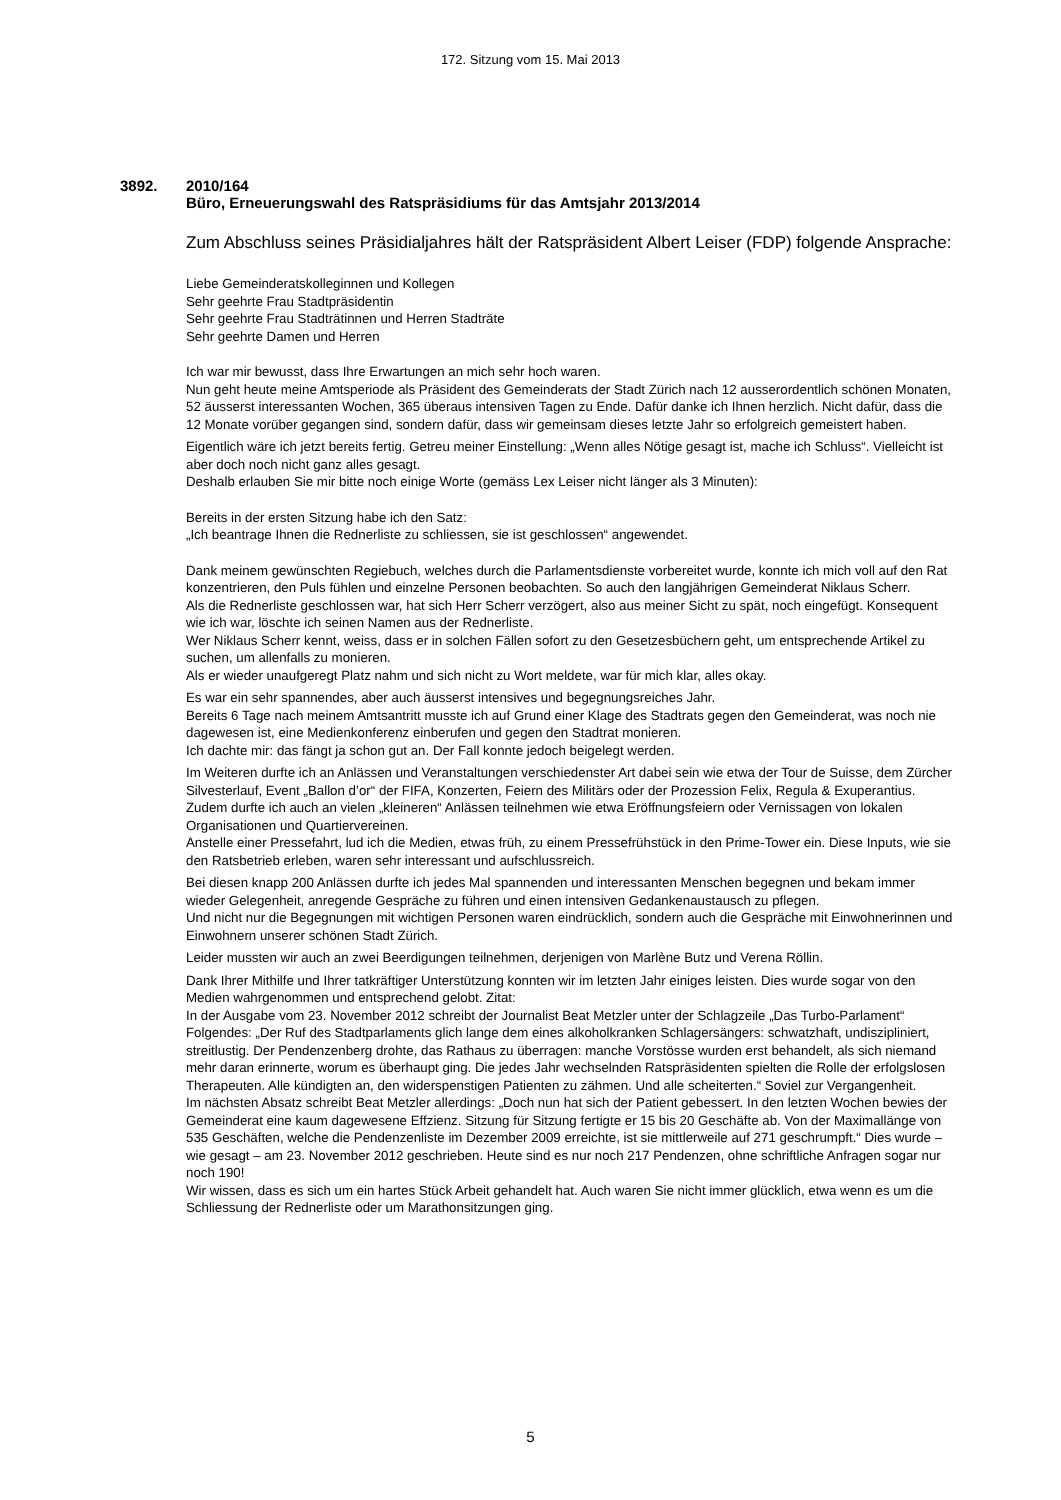172. Sitzung vom 15. Mai 2013
3892. 2010/164
Büro, Erneuerungswahl des Ratspräsidiums für das Amtsjahr 2013/2014
Zum Abschluss seines Präsidialjahres hält der Ratspräsident Albert Leiser (FDP) folgende Ansprache:
Liebe Gemeinderatskolleginnen und Kollegen
Sehr geehrte Frau Stadtpräsidentin
Sehr geehrte Frau Stadträtinnen und Herren Stadträte
Sehr geehrte Damen und Herren
Ich war mir bewusst, dass Ihre Erwartungen an mich sehr hoch waren.
Nun geht heute meine Amtsperiode als Präsident des Gemeinderats der Stadt Zürich nach 12 ausserordentlich schönen Monaten, 52 äusserst interessanten Wochen, 365 überaus intensiven Tagen zu Ende. Dafür danke ich Ihnen herzlich. Nicht dafür, dass die 12 Monate vorüber gegangen sind, sondern dafür, dass wir gemeinsam dieses letzte Jahr so erfolgreich gemeistert haben.
Eigentlich wäre ich jetzt bereits fertig. Getreu meiner Einstellung: „Wenn alles Nötige gesagt ist, mache ich Schluss“. Vielleicht ist aber doch noch nicht ganz alles gesagt.
Deshalb erlauben Sie mir bitte noch einige Worte (gemäss Lex Leiser nicht länger als 3 Minuten):
Bereits in der ersten Sitzung habe ich den Satz:
„Ich beantrage Ihnen die Rednerliste zu schliessen, sie ist geschlossen“ angewendet.
Dank meinem gewünschten Regiebuch, welches durch die Parlamentsdienste vorbereitet wurde, konnte ich mich voll auf den Rat konzentrieren, den Puls fühlen und einzelne Personen beobachten. So auch den langjährigen Gemeinderat Niklaus Scherr.
Als die Rednerliste geschlossen war, hat sich Herr Scherr verzögert, also aus meiner Sicht zu spät, noch eingefügt. Konsequent wie ich war, löschte ich seinen Namen aus der Rednerliste.
Wer Niklaus Scherr kennt, weiss, dass er in solchen Fällen sofort zu den Gesetzesbüchern geht, um entsprechende Artikel zu suchen, um allenfalls zu monieren.
Als er wieder unaufgeregt Platz nahm und sich nicht zu Wort meldete, war für mich klar, alles okay.
Es war ein sehr spannendes, aber auch äusserst intensives und begegnungsreiches Jahr.
Bereits 6 Tage nach meinem Amtsantritt musste ich auf Grund einer Klage des Stadtrats gegen den Gemeinderat, was noch nie dagewesen ist, eine Medienkonferenz einberufen und gegen den Stadtrat monieren.
Ich dachte mir: das fängt ja schon gut an. Der Fall konnte jedoch beigelegt werden.
Im Weiteren durfte ich an Anlässen und Veranstaltungen verschiedenster Art dabei sein wie etwa der Tour de Suisse, dem Zürcher Silvesterlauf, Event „Ballon d’or“ der FIFA, Konzerten, Feiern des Militärs oder der Prozession Felix, Regula & Exuperantius. Zudem durfte ich auch an vielen „kleineren“ Anlässen teilnehmen wie etwa Eröffnungsfeiern oder Vernissagen von lokalen Organisationen und Quartiervereinen.
Anstelle einer Pressefahrt, lud ich die Medien, etwas früh, zu einem Pressefrühstück in den Prime-Tower ein. Diese Inputs, wie sie den Ratsbetrieb erleben, waren sehr interessant und aufschlussreich.
Bei diesen knapp 200 Anlässen durfte ich jedes Mal spannenden und interessanten Menschen begegnen und bekam immer wieder Gelegenheit, anregende Gespräche zu führen und einen intensiven Gedankenaustausch zu pflegen.
Und nicht nur die Begegnungen mit wichtigen Personen waren eindrücklich, sondern auch die Gespräche mit Einwohnerinnen und Einwohnern unserer schönen Stadt Zürich.
Leider mussten wir auch an zwei Beerdigungen teilnehmen, derjenigen von Marlène Butz und Verena Röllin.
Dank Ihrer Mithilfe und Ihrer tatkräftiger Unterstützung konnten wir im letzten Jahr einiges leisten. Dies wurde sogar von den Medien wahrgenommen und entsprechend gelobt. Zitat:
In der Ausgabe vom 23. November 2012 schreibt der Journalist Beat Metzler unter der Schlagzeile „Das Turbo-Parlament“ Folgendes: „Der Ruf des Stadtparlaments glich lange dem eines alkoholkranken Schlagersängers: schwatzhaft, undiszipliniert, streitlustig. Der Pendenzenberg drohte, das Rathaus zu überragen: manche Vorstösse wurden erst behandelt, als sich niemand mehr daran erinnerte, worum es überhaupt ging. Die jedes Jahr wechselnden Ratspräsidenten spielten die Rolle der erfolgslosen Therapeuten. Alle kündigten an, den widerspenstigen Patienten zu zähmen. Und alle scheiterten.“ Soviel zur Vergangenheit.
Im nächsten Absatz schreibt Beat Metzler allerdings: „Doch nun hat sich der Patient gebessert. In den letzten Wochen bewies der Gemeinderat eine kaum dagewesene Effzienz. Sitzung für Sitzung fertigte er 15 bis 20 Geschäfte ab. Von der Maximallänge von 535 Geschäften, welche die Pendenzenliste im Dezember 2009 erreichte, ist sie mittlerweile auf 271 geschrumpft.“ Dies wurde – wie gesagt – am 23. November 2012 geschrieben. Heute sind es nur noch 217 Pendenzen, ohne schriftliche Anfragen sogar nur noch 190!
Wir wissen, dass es sich um ein hartes Stück Arbeit gehandelt hat. Auch waren Sie nicht immer glücklich, etwa wenn es um die Schliessung der Rednerliste oder um Marathonsitzungen ging.
5